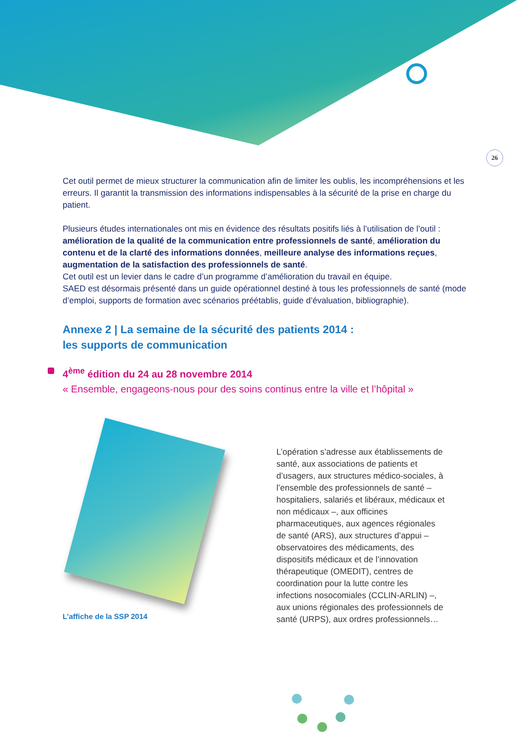26
Cet outil permet de mieux structurer la communication afin de limiter les oublis, les incompréhensions et les erreurs. Il garantit la transmission des informations indispensables à la sécurité de la prise en charge du patient.
Plusieurs études internationales ont mis en évidence des résultats positifs liés à l’utilisation de l’outil : amélioration de la qualité de la communication entre professionnels de santé, amélioration du contenu et de la clarté des informations données, meilleure analyse des informations reçues, augmentation de la satisfaction des professionnels de santé.
Cet outil est un levier dans le cadre d’un programme d’amélioration du travail en équipe.
SAED est désormais présenté dans un guide opérationnel destiné à tous les professionnels de santé (mode d’emploi, supports de formation avec scénarios préétablis, guide d’évaluation, bibliographie).
Annexe 2 | La semaine de la sécurité des patients 2014 :
les supports de communication
4<sup>ème</sup> édition du 24 au 28 novembre 2014
« Ensemble, engageons-nous pour des soins continus entre la ville et l’hôpital »
L’affiche de la SSP 2014
L’opération s’adresse aux établissements de santé, aux associations de patients et d’usagers, aux structures médico-sociales, à l’ensemble des professionnels de santé – hospitaliers, salariés et libéraux, médicaux et non médicaux –, aux officines pharmaceutiques, aux agences régionales de santé (ARS), aux structures d’appui – observatoires des médicaments, des dispositifs médicaux et de l’innovation thérapeutique (OMEDIT), centres de coordination pour la lutte contre les infections nosocomiales (CCLIN-ARLIN) –, aux unions régionales des professionnels de santé (URPS), aux ordres professionnels…